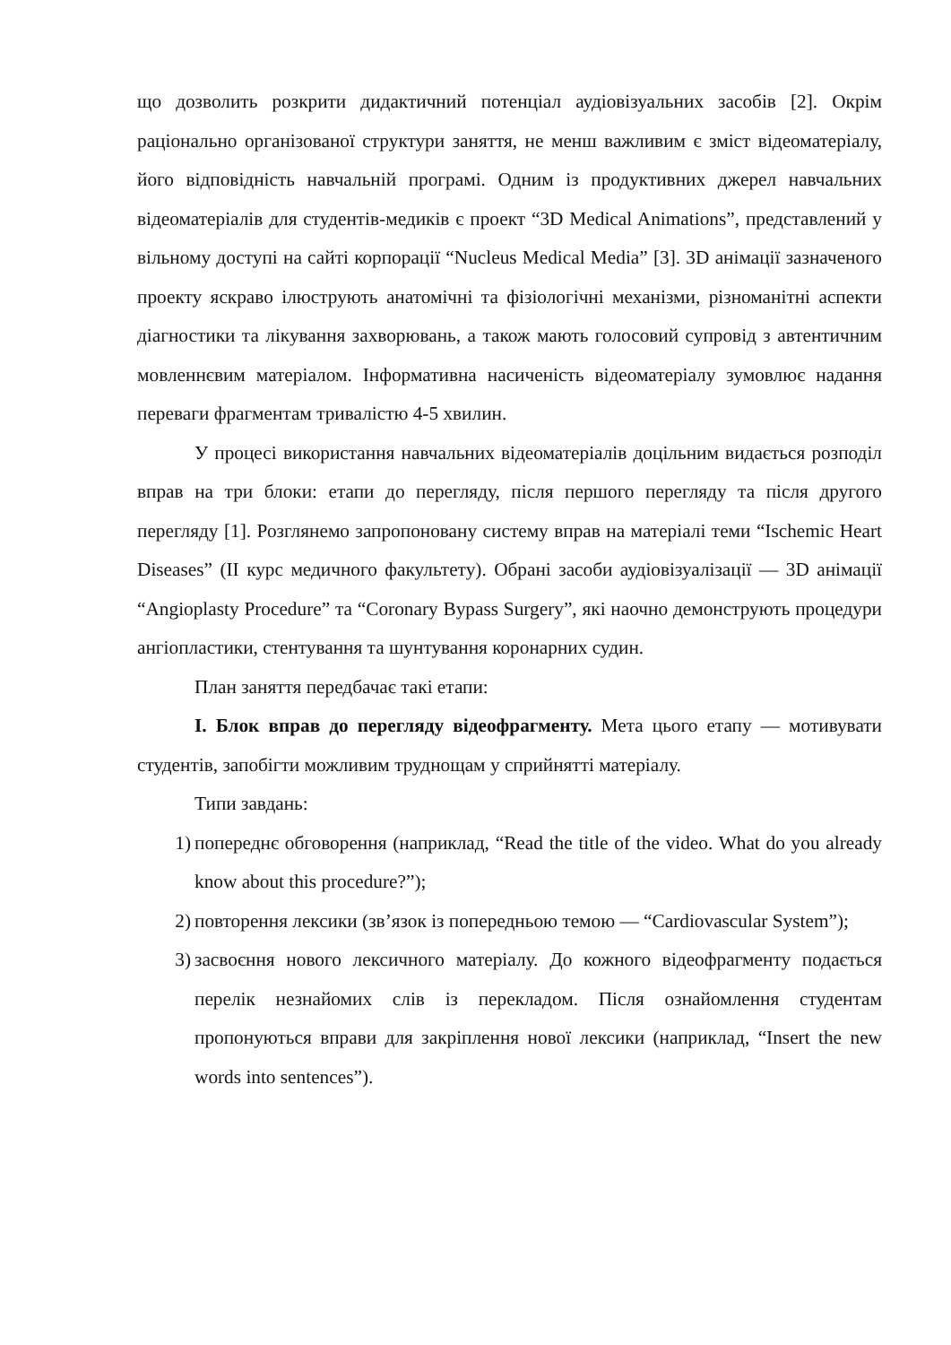що дозволить розкрити дидактичний потенціал аудіовізуальних засобів [2]. Окрім раціонально організованої структури заняття, не менш важливим є зміст відеоматеріалу, його відповідність навчальній програмі. Одним із продуктивних джерел навчальних відеоматеріалів для студентів-медиків є проект “3D Medical Animations”, представлений у вільному доступі на сайті корпорації “Nucleus Medical Media” [3]. 3D анімації зазначеного проекту яскраво ілюструють анатомічні та фізіологічні механізми, різноманітні аспекти діагностики та лікування захворювань, а також мають голосовий супровід з автентичним мовленнєвим матеріалом. Інформативна насиченість відеоматеріалу зумовлює надання переваги фрагментам тривалістю 4-5 хвилин.
У процесі використання навчальних відеоматеріалів доцільним видається розподіл вправ на три блоки: етапи до перегляду, після першого перегляду та після другого перегляду [1]. Розглянемо запропоновану систему вправ на матеріалі теми “Ischemic Heart Diseases” (ІІ курс медичного факультету). Обрані засоби аудіовізуалізації — 3D анімації “Angioplasty Procedure” та “Coronary Bypass Surgery”, які наочно демонструють процедури ангіопластики, стентування та шунтування коронарних судин.
План заняття передбачає такі етапи:
I. Блок вправ до перегляду відеофрагменту. Мета цього етапу — мотивувати студентів, запобігти можливим труднощам у сприйнятті матеріалу.
Типи завдань:
1) попереднє обговорення (наприклад, “Read the title of the video. What do you already know about this procedure?”);
2) повторення лексики (зв’язок із попередньою темою — “Cardiovascular System”);
3) засвоєння нового лексичного матеріалу. До кожного відеофрагменту подається перелік незнайомих слів із перекладом. Після ознайомлення студентам пропонуються вправи для закріплення нової лексики (наприклад, “Insert the new words into sentences”).